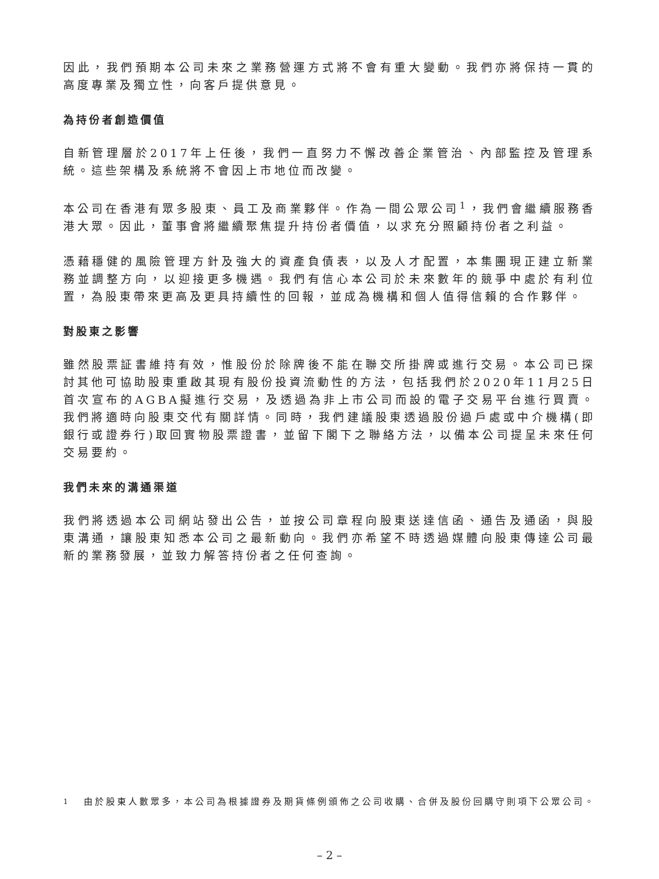因此，我們預期本公司未來之業務營運方式將不會有重大變動。我們亦將保持一貫的高度專業及獨立性，向客戶提供意見。
為持份者創造價值
自新管理層於2017年上任後，我們一直努力不懈改善企業管治、內部監控及管理系統。這些架構及系統將不會因上市地位而改變。
本公司在香港有眾多股東、員工及商業夥伴。作為一間公眾公司<sup>1</sup>，我們會繼續服務香港大眾。因此，董事會將繼續聚焦提升持份者價值，以求充分照顧持份者之利益。
憑藉穩健的風險管理方針及強大的資產負債表，以及人才配置，本集團現正建立新業務並調整方向，以迎接更多機遇。我們有信心本公司於未來數年的競爭中處於有利位置，為股東帶來更高及更具持續性的回報，並成為機構和個人值得信賴的合作夥伴。
對股東之影響
雖然股票証書維持有效，惟股份於除牌後不能在聯交所掛牌或進行交易。本公司已探討其他可協助股東重啟其現有股份投資流動性的方法，包括我們於2020年11月25日首次宣布的AGBA擬進行交易，及透過為非上市公司而設的電子交易平台進行買賣。我們將適時向股東交代有關詳情。同時，我們建議股東透過股份過戶處或中介機構(即銀行或證券行)取回實物股票證書，並留下閣下之聯絡方法，以備本公司提呈未來任何交易要約。
我們未來的溝通渠道
我們將透過本公司網站發出公告，並按公司章程向股東送達信函、通告及通函，與股東溝通，讓股東知悉本公司之最新動向。我們亦希望不時透過媒體向股東傳達公司最新的業務發展，並致力解答持份者之任何查詢。
<sup>1</sup> 由於股東人數眾多，本公司為根據證券及期貨條例頒佈之公司收購、合併及股份回購守則項下公眾公司。
– 2 –